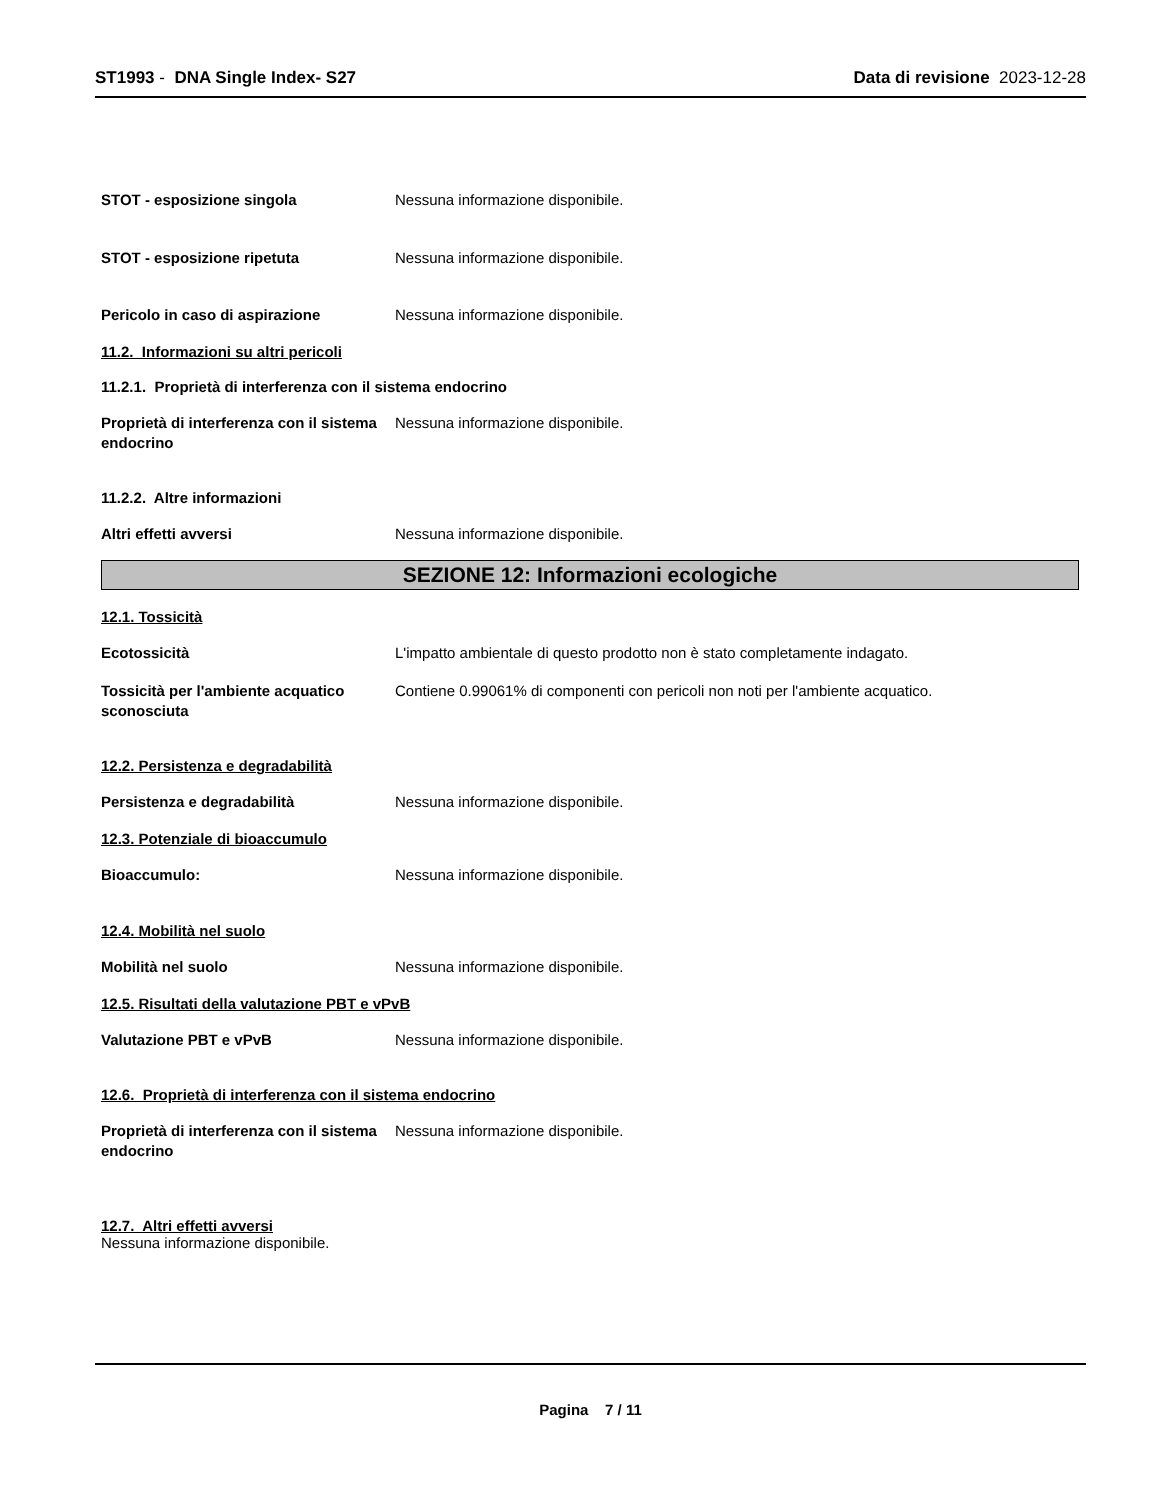ST1993 - DNA Single Index- S27
Data di revisione 2023-12-28
STOT - esposizione singola Nessuna informazione disponibile.
STOT - esposizione ripetuta Nessuna informazione disponibile.
Pericolo in caso di aspirazione Nessuna informazione disponibile.
11.2. Informazioni su altri pericoli
11.2.1. Proprietà di interferenza con il sistema endocrino
Proprietà di interferenza con il sistema endocrino
Nessuna informazione disponibile.
11.2.2. Altre informazioni
Altri effetti avversi Nessuna informazione disponibile.
SEZIONE 12: Informazioni ecologiche
12.1. Tossicità
Ecotossicità L'impatto ambientale di questo prodotto non è stato completamente indagato.
Tossicità per l'ambiente acquatico sconosciuta
Contiene 0.99061% di componenti con pericoli non noti per l'ambiente acquatico.
12.2. Persistenza e degradabilità
Persistenza e degradabilità Nessuna informazione disponibile.
12.3. Potenziale di bioaccumulo
Bioaccumulo: Nessuna informazione disponibile.
12.4. Mobilità nel suolo
Mobilità nel suolo Nessuna informazione disponibile.
12.5. Risultati della valutazione PBT e vPvB
Valutazione PBT e vPvB Nessuna informazione disponibile.
12.6. Proprietà di interferenza con il sistema endocrino
Proprietà di interferenza con il sistema endocrino
Nessuna informazione disponibile.
12.7. Altri effetti avversi
Nessuna informazione disponibile.
Pagina 7 / 11